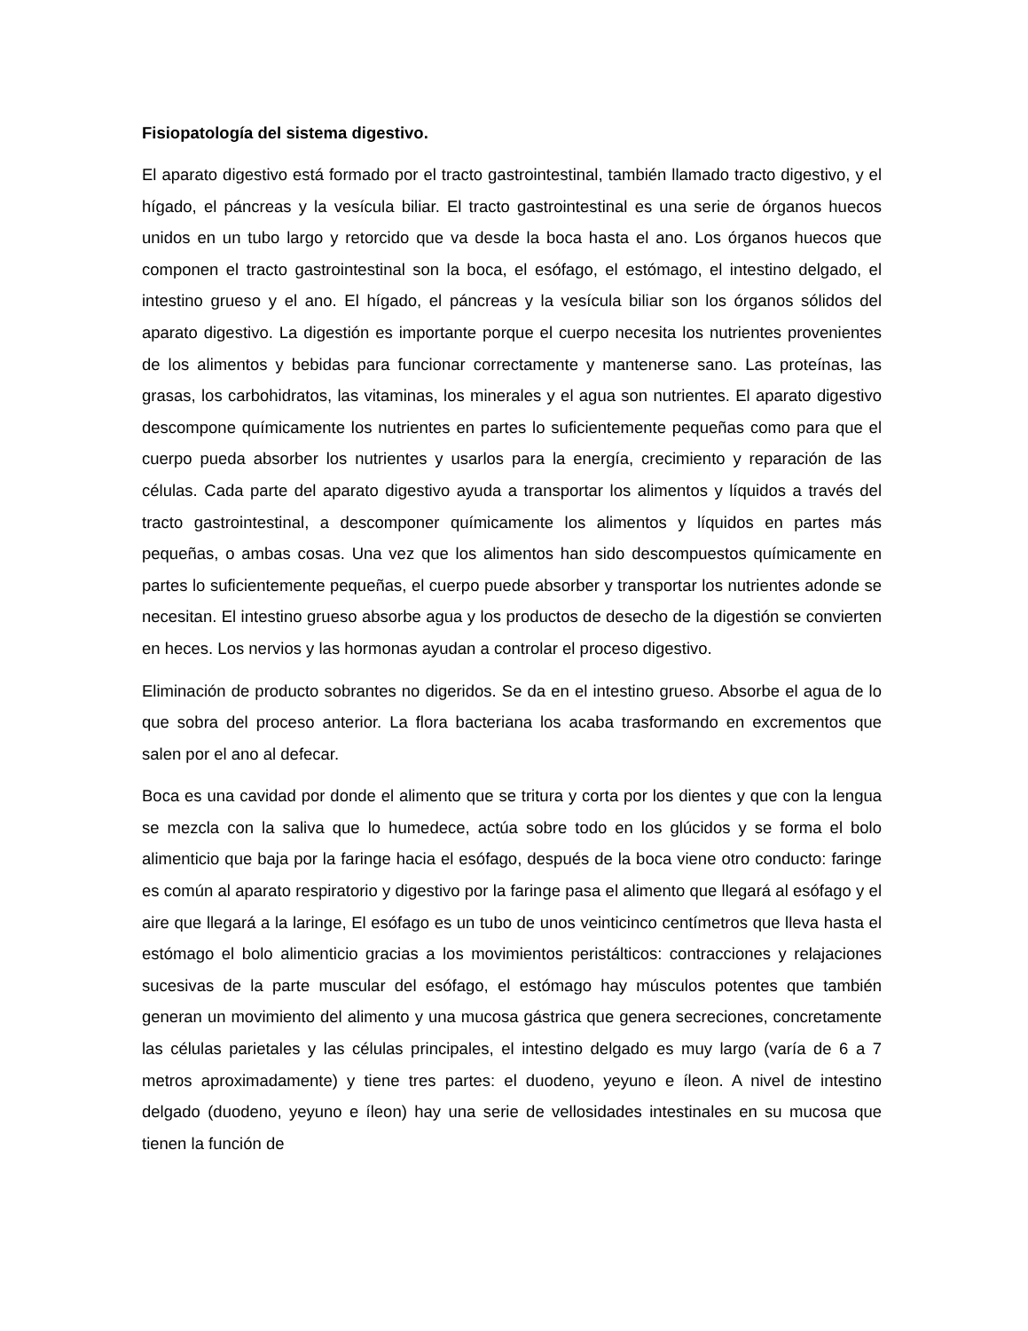Fisiopatología del sistema digestivo.
El aparato digestivo está formado por el tracto gastrointestinal, también llamado tracto digestivo, y el hígado, el páncreas y la vesícula biliar. El tracto gastrointestinal es una serie de órganos huecos unidos en un tubo largo y retorcido que va desde la boca hasta el ano. Los órganos huecos que componen el tracto gastrointestinal son la boca, el esófago, el estómago, el intestino delgado, el intestino grueso y el ano. El hígado, el páncreas y la vesícula biliar son los órganos sólidos del aparato digestivo. La digestión es importante porque el cuerpo necesita los nutrientes provenientes de los alimentos y bebidas para funcionar correctamente y mantenerse sano. Las proteínas, las grasas, los carbohidratos, las vitaminas, los minerales y el agua son nutrientes. El aparato digestivo descompone químicamente los nutrientes en partes lo suficientemente pequeñas como para que el cuerpo pueda absorber los nutrientes y usarlos para la energía, crecimiento y reparación de las células. Cada parte del aparato digestivo ayuda a transportar los alimentos y líquidos a través del tracto gastrointestinal, a descomponer químicamente los alimentos y líquidos en partes más pequeñas, o ambas cosas. Una vez que los alimentos han sido descompuestos químicamente en partes lo suficientemente pequeñas, el cuerpo puede absorber y transportar los nutrientes adonde se necesitan. El intestino grueso absorbe agua y los productos de desecho de la digestión se convierten en heces. Los nervios y las hormonas ayudan a controlar el proceso digestivo.
Eliminación de producto sobrantes no digeridos. Se da en el intestino grueso. Absorbe el agua de lo que sobra del proceso anterior. La flora bacteriana los acaba trasformando en excrementos que salen por el ano al defecar.
Boca es una cavidad por donde el alimento que se tritura y corta por los dientes y que con la lengua se mezcla con la saliva que lo humedece, actúa sobre todo en los glúcidos y se forma el bolo alimenticio que baja por la faringe hacia el esófago, después de la boca viene otro conducto: faringe es común al aparato respiratorio y digestivo por la faringe pasa el alimento que llegará al esófago y el aire que llegará a la laringe, El esófago es un tubo de unos veinticinco centímetros que lleva hasta el estómago el bolo alimenticio gracias a los movimientos peristálticos: contracciones y relajaciones sucesivas de la parte muscular del esófago, el estómago hay músculos potentes que también generan un movimiento del alimento y una mucosa gástrica que genera secreciones, concretamente las células parietales y las células principales, el intestino delgado es muy largo (varía de 6 a 7 metros aproximadamente) y tiene tres partes: el duodeno, yeyuno e íleon. A nivel de intestino delgado (duodeno, yeyuno e íleon) hay una serie de vellosidades intestinales en su mucosa que tienen la función de